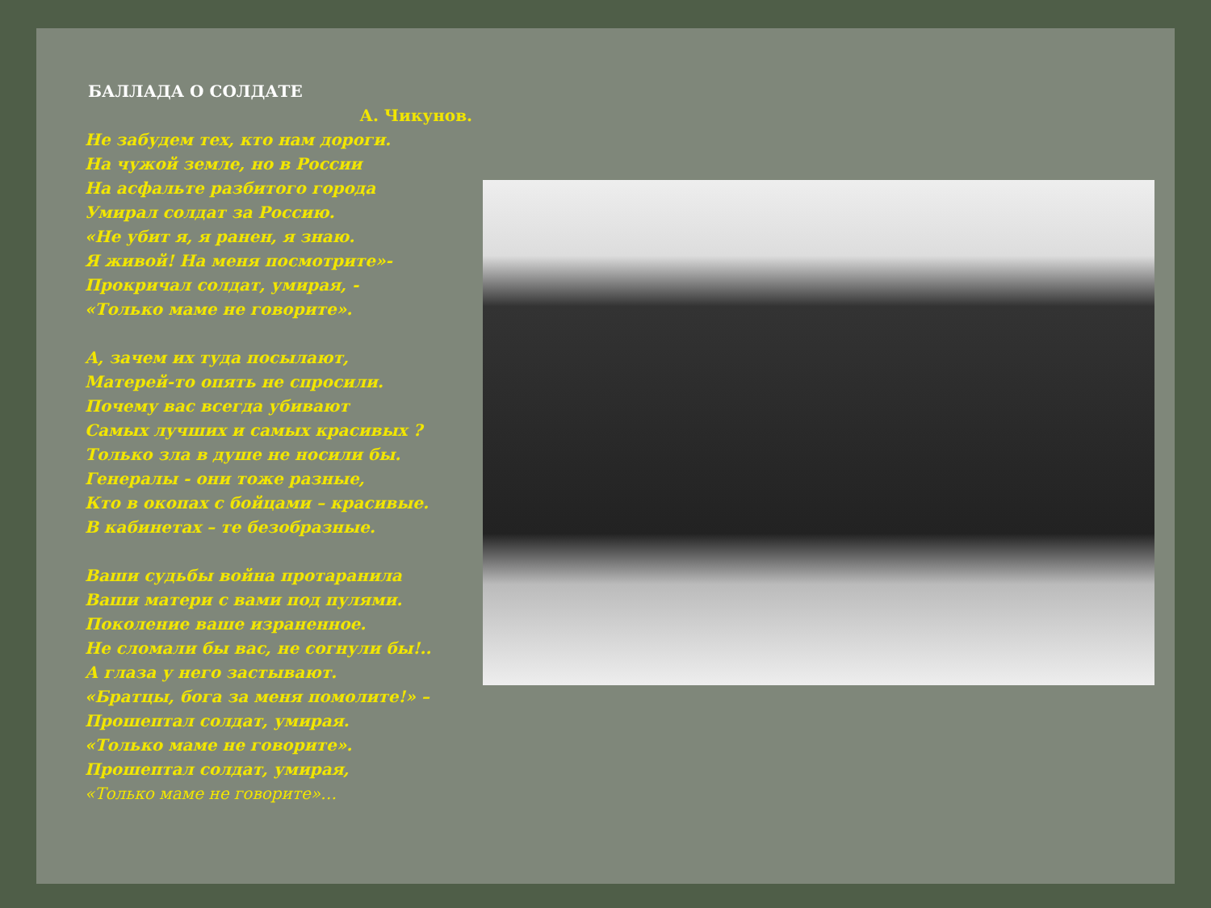БАЛЛАДА О СОЛДАТЕ
А. Чикунов.
Не забудем тех, кто нам дороги.
На чужой земле, но в России
На асфальте разбитого города
Умирал солдат за Россию.
«Не убит я, я ранен, я знаю.
Я живой! На меня посмотрите»-
Прокричал солдат, умирая, -
«Только маме не говорите».
А, зачем их туда посылают,
Матерей-то опять не спросили.
Почему вас всегда убивают
Самых лучших и самых красивых ?
Только зла в душе не носили бы.
Генералы - они тоже разные,
Кто в окопах с бойцами – красивые.
В кабинетах – те безобразные.
Ваши судьбы война протаранила
Ваши матери с вами под пулями.
Поколение ваше израненное.
Не сломали бы вас, не согнули бы!..
А глаза у него застывают.
«Братцы, бога за меня помолите!» –
Прошептал солдат, умирая.
«Только маме не говорите».
Прошептал солдат, умирая,
«Только маме не говорите»…